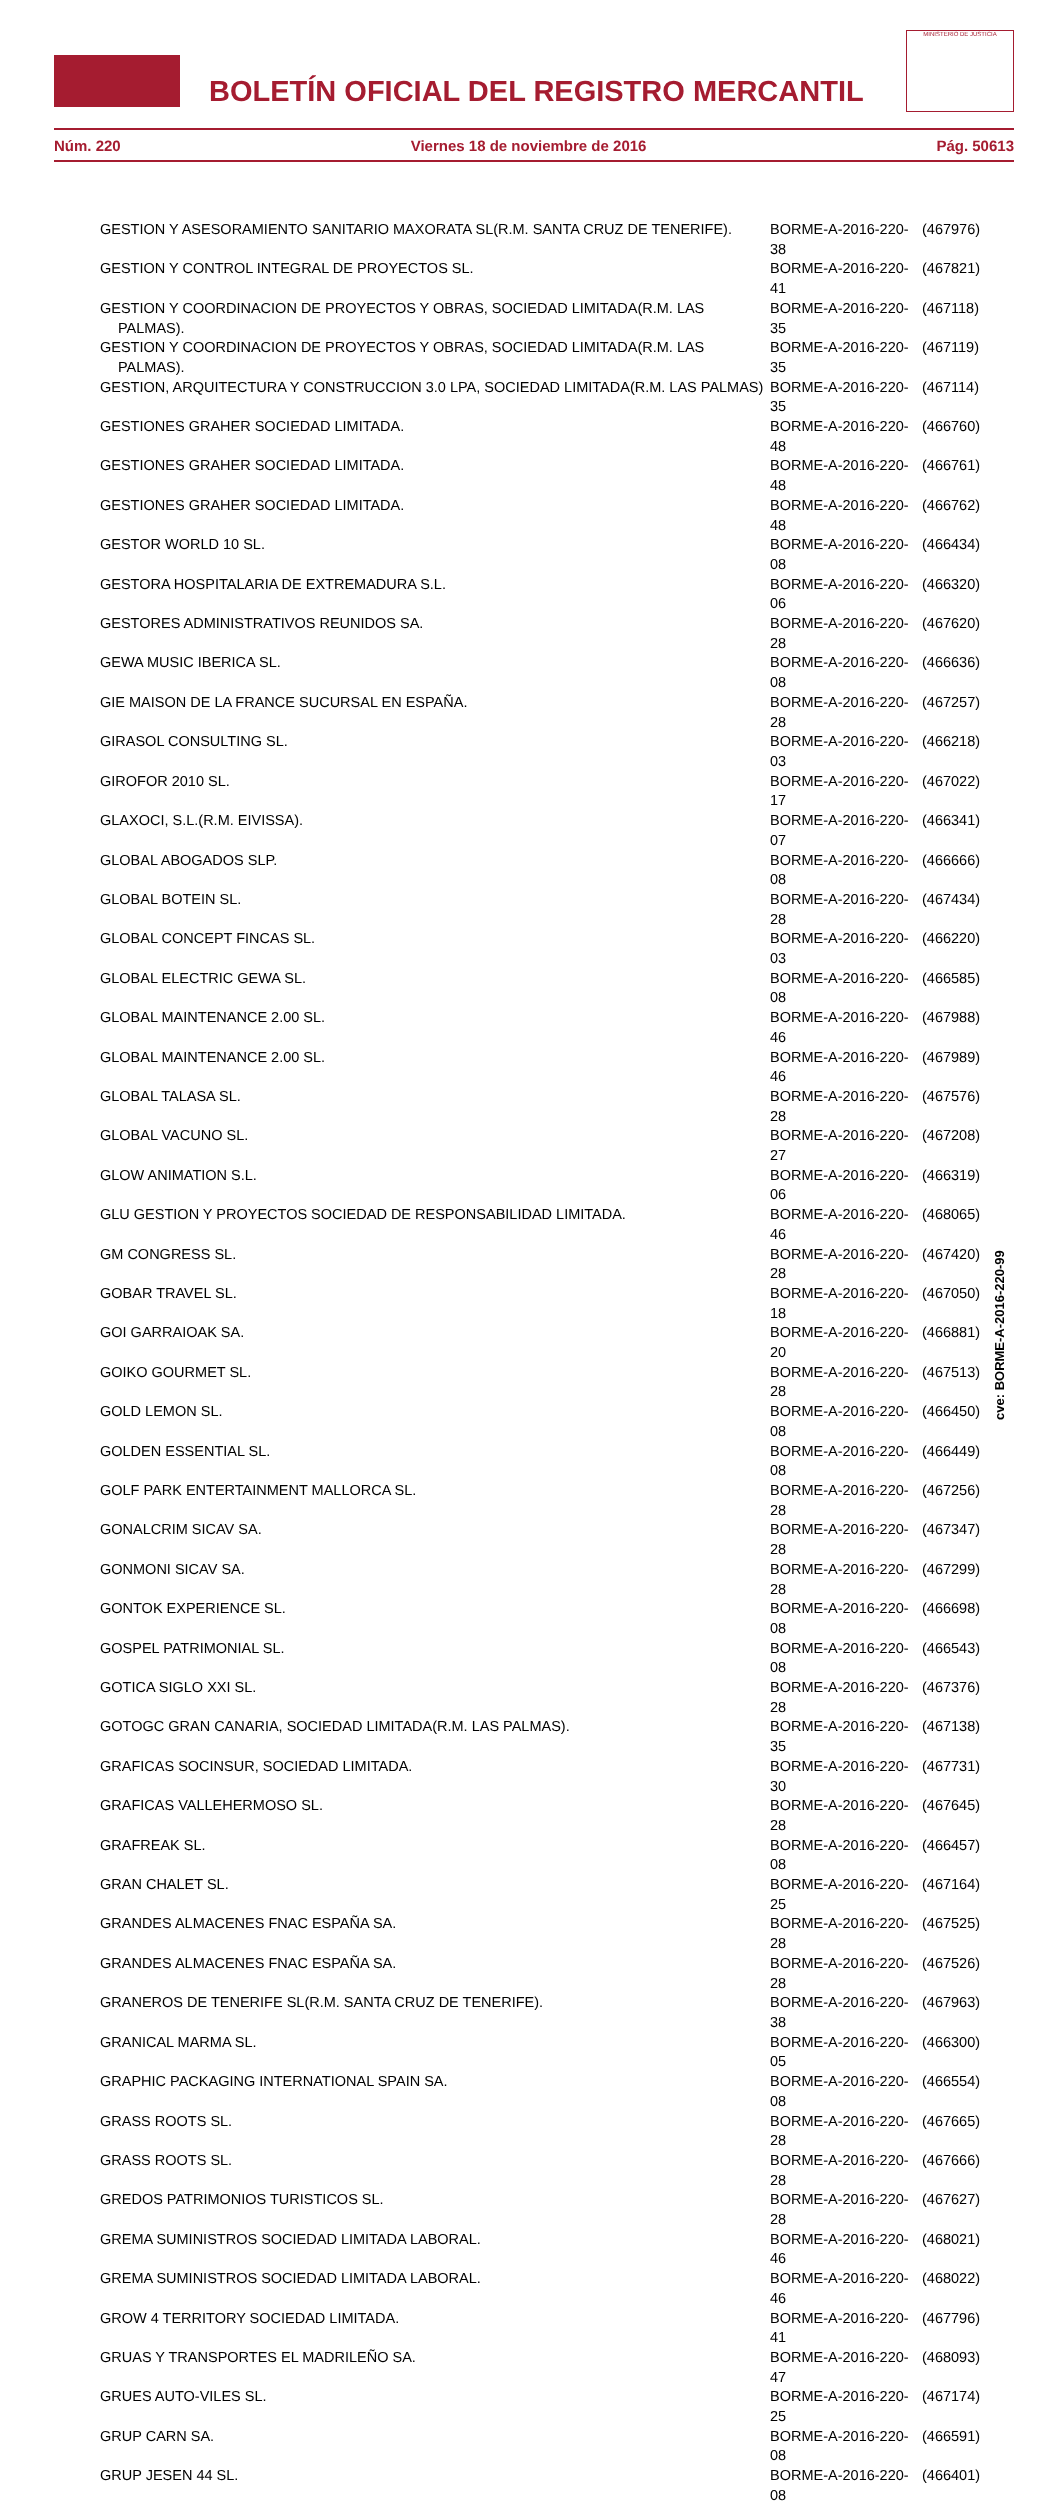BOLETÍN OFICIAL DEL REGISTRO MERCANTIL
MINISTERIO DE JUSTICIA
Núm. 220 Viernes 18 de noviembre de 2016 Pág. 50613
| GESTION Y ASESORAMIENTO SANITARIO MAXORATA SL(R.M. SANTA CRUZ DE TENERIFE). | BORME-A-2016-220-38 | (467976) |
| GESTION Y CONTROL INTEGRAL DE PROYECTOS SL. | BORME-A-2016-220-41 | (467821) |
| GESTION Y COORDINACION DE PROYECTOS Y OBRAS, SOCIEDAD LIMITADA(R.M. LAS PALMAS). | BORME-A-2016-220-35 | (467118) |
| GESTION Y COORDINACION DE PROYECTOS Y OBRAS, SOCIEDAD LIMITADA(R.M. LAS PALMAS). | BORME-A-2016-220-35 | (467119) |
| GESTION, ARQUITECTURA Y CONSTRUCCION 3.0 LPA, SOCIEDAD LIMITADA(R.M. LAS PALMAS) | BORME-A-2016-220-35 | (467114) |
| GESTIONES GRAHER SOCIEDAD LIMITADA. | BORME-A-2016-220-48 | (466760) |
| GESTIONES GRAHER SOCIEDAD LIMITADA. | BORME-A-2016-220-48 | (466761) |
| GESTIONES GRAHER SOCIEDAD LIMITADA. | BORME-A-2016-220-48 | (466762) |
| GESTOR WORLD 10 SL. | BORME-A-2016-220-08 | (466434) |
| GESTORA HOSPITALARIA DE EXTREMADURA S.L. | BORME-A-2016-220-06 | (466320) |
| GESTORES ADMINISTRATIVOS REUNIDOS SA. | BORME-A-2016-220-28 | (467620) |
| GEWA MUSIC IBERICA SL. | BORME-A-2016-220-08 | (466636) |
| GIE MAISON DE LA FRANCE SUCURSAL EN ESPAÑA. | BORME-A-2016-220-28 | (467257) |
| GIRASOL CONSULTING SL. | BORME-A-2016-220-03 | (466218) |
| GIROFOR 2010 SL. | BORME-A-2016-220-17 | (467022) |
| GLAXOCI, S.L.(R.M. EIVISSA). | BORME-A-2016-220-07 | (466341) |
| GLOBAL ABOGADOS SLP. | BORME-A-2016-220-08 | (466666) |
| GLOBAL BOTEIN SL. | BORME-A-2016-220-28 | (467434) |
| GLOBAL CONCEPT FINCAS SL. | BORME-A-2016-220-03 | (466220) |
| GLOBAL ELECTRIC GEWA SL. | BORME-A-2016-220-08 | (466585) |
| GLOBAL MAINTENANCE 2.00 SL. | BORME-A-2016-220-46 | (467988) |
| GLOBAL MAINTENANCE 2.00 SL. | BORME-A-2016-220-46 | (467989) |
| GLOBAL TALASA SL. | BORME-A-2016-220-28 | (467576) |
| GLOBAL VACUNO SL. | BORME-A-2016-220-27 | (467208) |
| GLOW ANIMATION S.L. | BORME-A-2016-220-06 | (466319) |
| GLU GESTION Y PROYECTOS SOCIEDAD DE RESPONSABILIDAD LIMITADA. | BORME-A-2016-220-46 | (468065) |
| GM CONGRESS SL. | BORME-A-2016-220-28 | (467420) |
| GOBAR TRAVEL SL. | BORME-A-2016-220-18 | (467050) |
| GOI GARRAIOAK SA. | BORME-A-2016-220-20 | (466881) |
| GOIKO GOURMET SL. | BORME-A-2016-220-28 | (467513) |
| GOLD LEMON SL. | BORME-A-2016-220-08 | (466450) |
| GOLDEN ESSENTIAL SL. | BORME-A-2016-220-08 | (466449) |
| GOLF PARK ENTERTAINMENT MALLORCA SL. | BORME-A-2016-220-28 | (467256) |
| GONALCRIM SICAV SA. | BORME-A-2016-220-28 | (467347) |
| GONMONI SICAV SA. | BORME-A-2016-220-28 | (467299) |
| GONTOK EXPERIENCE SL. | BORME-A-2016-220-08 | (466698) |
| GOSPEL PATRIMONIAL SL. | BORME-A-2016-220-08 | (466543) |
| GOTICA SIGLO XXI SL. | BORME-A-2016-220-28 | (467376) |
| GOTOGC GRAN CANARIA, SOCIEDAD LIMITADA(R.M. LAS PALMAS). | BORME-A-2016-220-35 | (467138) |
| GRAFICAS SOCINSUR, SOCIEDAD LIMITADA. | BORME-A-2016-220-30 | (467731) |
| GRAFICAS VALLEHERMOSO SL. | BORME-A-2016-220-28 | (467645) |
| GRAFREAK SL. | BORME-A-2016-220-08 | (466457) |
| GRAN CHALET SL. | BORME-A-2016-220-25 | (467164) |
| GRANDES ALMACENES FNAC ESPAÑA SA. | BORME-A-2016-220-28 | (467525) |
| GRANDES ALMACENES FNAC ESPAÑA SA. | BORME-A-2016-220-28 | (467526) |
| GRANEROS DE TENERIFE SL(R.M. SANTA CRUZ DE TENERIFE). | BORME-A-2016-220-38 | (467963) |
| GRANICAL MARMA SL. | BORME-A-2016-220-05 | (466300) |
| GRAPHIC PACKAGING INTERNATIONAL SPAIN SA. | BORME-A-2016-220-08 | (466554) |
| GRASS ROOTS SL. | BORME-A-2016-220-28 | (467665) |
| GRASS ROOTS SL. | BORME-A-2016-220-28 | (467666) |
| GREDOS PATRIMONIOS TURISTICOS SL. | BORME-A-2016-220-28 | (467627) |
| GREMA SUMINISTROS SOCIEDAD LIMITADA LABORAL. | BORME-A-2016-220-46 | (468021) |
| GREMA SUMINISTROS SOCIEDAD LIMITADA LABORAL. | BORME-A-2016-220-46 | (468022) |
| GROW 4 TERRITORY SOCIEDAD LIMITADA. | BORME-A-2016-220-41 | (467796) |
| GRUAS Y TRANSPORTES EL MADRILEÑO SA. | BORME-A-2016-220-47 | (468093) |
| GRUES AUTO-VILES SL. | BORME-A-2016-220-25 | (467174) |
| GRUP CARN SA. | BORME-A-2016-220-08 | (466591) |
| GRUP JESEN 44 SL. | BORME-A-2016-220-08 | (466401) |
cve: BORME-A-2016-220-99